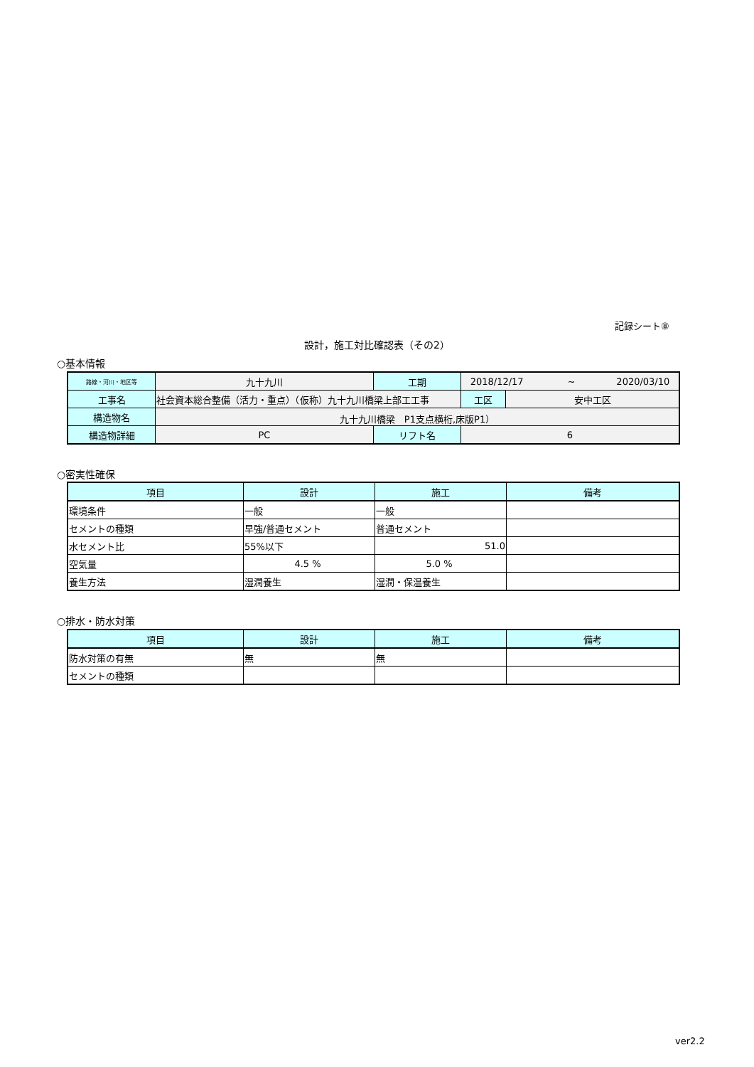記録シート⑧
設計，施工対比確認表（その2）
○基本情報
| 路線・河川・地区等 | 九十九川 | 工期 | 2018/12/17 ~ 2020/03/10 | |
| 工事名 | 社会資本総合整備（活力・重点）（仮称）九十九川橋梁上部工工事 | | 工区 | 安中工区 |
| 構造物名 | 九十九川橋梁 P1支点横桁,床版P1） | | | |
| 構造物詳細 | PC | リフト名 | 6 | |
○密実性確保
| 項目 | 設計 | 施工 | 備考 |
| --- | --- | --- | --- |
| 環境条件 | 一般 | 一般 | |
| セメントの種類 | 早強/普通セメント | 普通セメント | |
| 水セメント比 | 55%以下 | 51.0 | |
| 空気量 | 4.5 % | 5.0 % | |
| 養生方法 | 湿潤養生 | 湿潤・保温養生 | |
○排水・防水対策
| 項目 | 設計 | 施工 | 備考 |
| --- | --- | --- | --- |
| 防水対策の有無 | 無 | 無 | |
| セメントの種類 | | | |
ver2.2